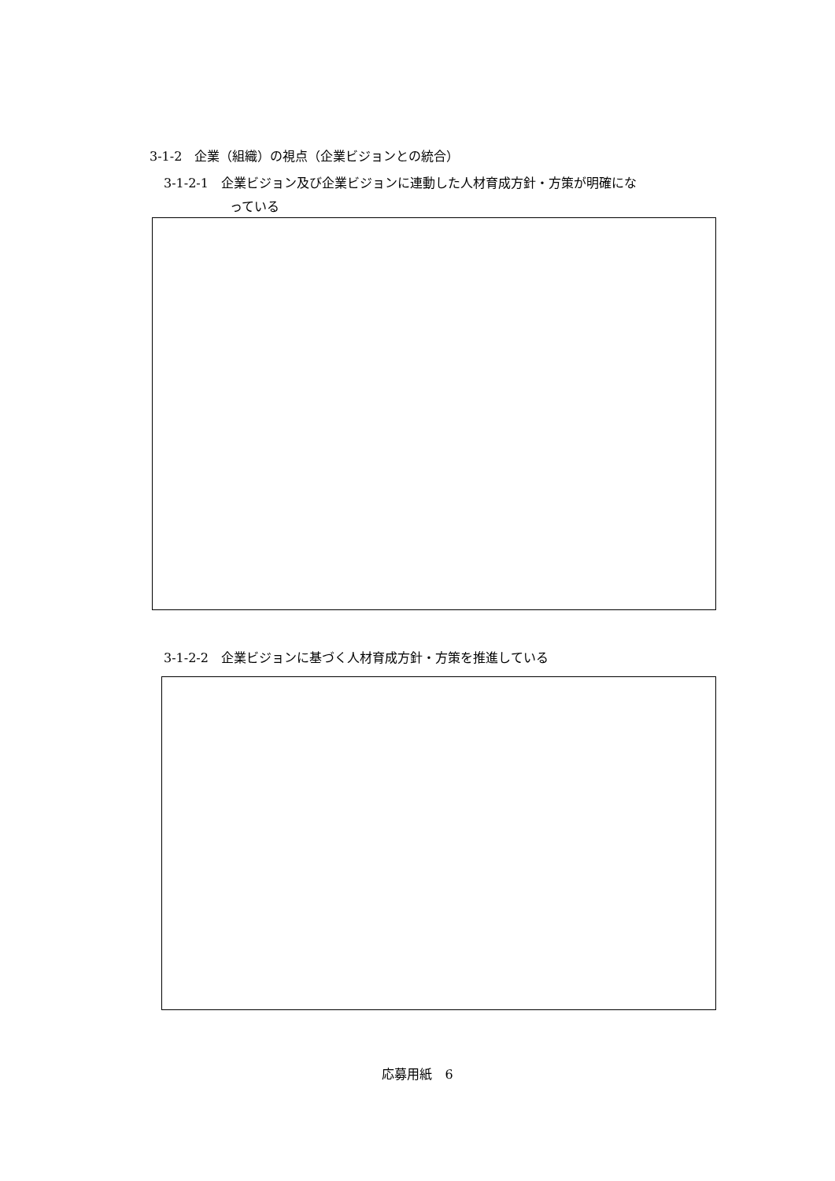3-1-2　企業（組織）の視点（企業ビジョンとの統合）
3-1-2-1　企業ビジョン及び企業ビジョンに連動した人材育成方針・方策が明確にな
っている
3-1-2-2　企業ビジョンに基づく人材育成方針・方策を推進している
応募用紙　6